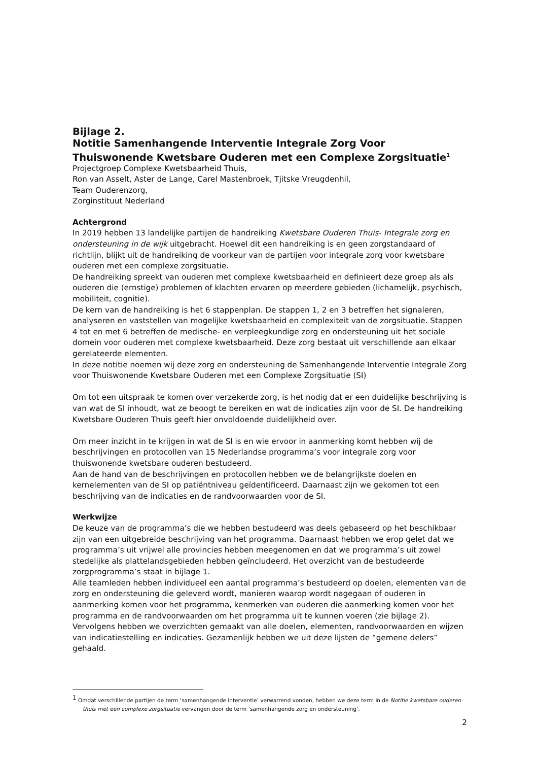Bijlage 2.
Notitie Samenhangende Interventie Integrale Zorg Voor Thuiswonende Kwetsbare Ouderen met een Complexe Zorgsituatie<sup>1</sup>
Projectgroep Complexe Kwetsbaarheid Thuis,
Ron van Asselt, Aster de Lange, Carel Mastenbroek, Tjitske Vreugdenhil,
Team Ouderenzorg,
Zorginstituut Nederland
Achtergrond
In 2019 hebben 13 landelijke partijen de handreiking Kwetsbare Ouderen Thuis- Integrale zorg en ondersteuning in de wijk uitgebracht. Hoewel dit een handreiking is en geen zorgstandaard of richtlijn, blijkt uit de handreiking de voorkeur van de partijen voor integrale zorg voor kwetsbare ouderen met een complexe zorgsituatie.
De handreiking spreekt van ouderen met complexe kwetsbaarheid en definieert deze groep als als ouderen die (ernstige) problemen of klachten ervaren op meerdere gebieden (lichamelijk, psychisch, mobiliteit, cognitie).
De kern van de handreiking is het 6 stappenplan. De stappen 1, 2 en 3 betreffen het signaleren, analyseren en vaststellen van mogelijke kwetsbaarheid en complexiteit van de zorgsituatie. Stappen 4 tot en met 6 betreffen de medische- en verpleegkundige zorg en ondersteuning uit het sociale domein voor ouderen met complexe kwetsbaarheid. Deze zorg bestaat uit verschillende aan elkaar gerelateerde elementen.
In deze notitie noemen wij deze zorg en ondersteuning de Samenhangende Interventie Integrale Zorg voor Thuiswonende Kwetsbare Ouderen met een Complexe Zorgsituatie (SI)
Om tot een uitspraak te komen over verzekerde zorg, is het nodig dat er een duidelijke beschrijving is van wat de SI inhoudt, wat ze beoogt te bereiken en wat de indicaties zijn voor de SI. De handreiking Kwetsbare Ouderen Thuis geeft hier onvoldoende duidelijkheid over.
Om meer inzicht in te krijgen in wat de SI is en wie ervoor in aanmerking komt hebben wij de beschrijvingen en protocollen van 15 Nederlandse programma’s voor integrale zorg voor thuiswonende kwetsbare ouderen bestudeerd.
Aan de hand van de beschrijvingen en protocollen hebben we de belangrijkste doelen en kernelementen van de SI op patiëntniveau geïdentificeerd. Daarnaast zijn we gekomen tot een beschrijving van de indicaties en de randvoorwaarden voor de SI.
Werkwijze
De keuze van de programma’s die we hebben bestudeerd was deels gebaseerd op het beschikbaar zijn van een uitgebreide beschrijving van het programma. Daarnaast hebben we erop gelet dat we programma’s uit vrijwel alle provincies hebben meegenomen en dat we programma’s uit zowel stedelijke als plattelandsgebieden hebben geïncludeerd. Het overzicht van de bestudeerde zorgprogramma’s staat in bijlage 1.
Alle teamleden hebben individueel een aantal programma’s bestudeerd op doelen, elementen van de zorg en ondersteuning die geleverd wordt, manieren waarop wordt nagegaan of ouderen in aanmerking komen voor het programma, kenmerken van ouderen die aanmerking komen voor het programma en de randvoorwaarden om het programma uit te kunnen voeren (zie bijlage 2). Vervolgens hebben we overzichten gemaakt van alle doelen, elementen, randvoorwaarden en wijzen van indicatiestelling en indicaties. Gezamenlijk hebben we uit deze lijsten de “gemene delers” gehaald.
<sup>1</sup> Omdat verschillende partijen de term ‘samenhangende interventie’ verwarrend vonden, hebben we deze term in de Notitie kwetsbare ouderen thuis met een complexe zorgsituatie vervangen door de term ‘samenhangende zorg en ondersteuning’.
2